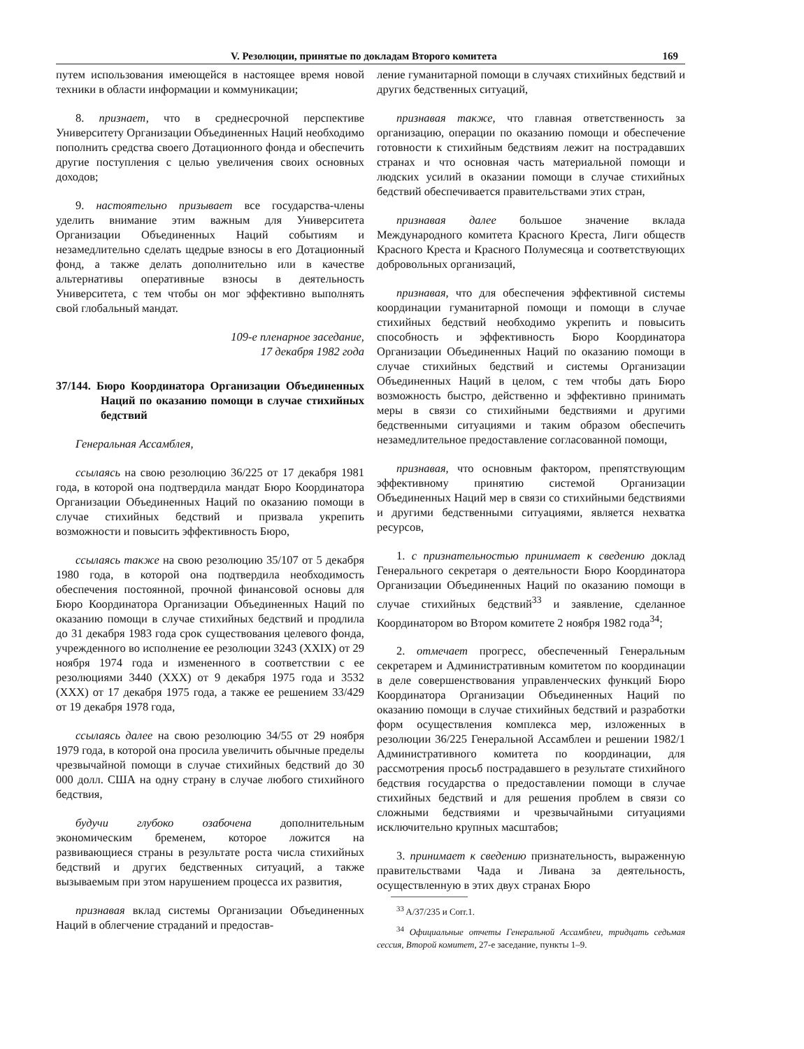V. Резолюции, принятые по докладам Второго комитета 169
путем использования имеющейся в настоящее время новой техники в области информации и коммуникации;
8. признает, что в среднесрочной перспективе Университету Организации Объединенных Наций необходимо пополнить средства своего Дотационного фонда и обеспечить другие поступления с целью увеличения своих основных доходов;
9. настоятельно призывает все государства-члены уделить внимание этим важным для Университета Организации Объединенных Наций событиям и незамедлительно сделать щедрые взносы в его Дотационный фонд, а также делать дополнительно или в качестве альтернативы оперативные взносы в деятельность Университета, с тем чтобы он мог эффективно выполнять свой глобальный мандат.
109-е пленарное заседание,
17 декабря 1982 года
37/144. Бюро Координатора Организации Объединенных Наций по оказанию помощи в случае стихийных бедствий
Генеральная Ассамблея,
ссылаясь на свою резолюцию 36/225 от 17 декабря 1981 года, в которой она подтвердила мандат Бюро Координатора Организации Объединенных Наций по оказанию помощи в случае стихийных бедствий и призвала укрепить возможности и повысить эффективность Бюро,
ссылаясь также на свою резолюцию 35/107 от 5 декабря 1980 года, в которой она подтвердила необходимость обеспечения постоянной, прочной финансовой основы для Бюро Координатора Организации Объединенных Наций по оказанию помощи в случае стихийных бедствий и продлила до 31 декабря 1983 года срок существования целевого фонда, учрежденного во исполнение ее резолюции 3243 (XXIX) от 29 ноября 1974 года и измененного в соответствии с ее резолюциями 3440 (XXX) от 9 декабря 1975 года и 3532 (XXX) от 17 декабря 1975 года, а также ее решением 33/429 от 19 декабря 1978 года,
ссылаясь далее на свою резолюцию 34/55 от 29 ноября 1979 года, в которой она просила увеличить обычные пределы чрезвычайной помощи в случае стихийных бедствий до 30 000 долл. США на одну страну в случае любого стихийного бедствия,
будучи глубоко озабочена дополнительным экономическим бременем, которое ложится на развивающиеся страны в результате роста числа стихийных бедствий и других бедственных ситуаций, а также вызываемым при этом нарушением процесса их развития,
признавая вклад системы Организации Объединенных Наций в облегчение страданий и предостав-
ление гуманитарной помощи в случаях стихийных бедствий и других бедственных ситуаций,
признавая также, что главная ответственность за организацию, операции по оказанию помощи и обеспечение готовности к стихийным бедствиям лежит на пострадавших странах и что основная часть материальной помощи и людских усилий в оказании помощи в случае стихийных бедствий обеспечивается правительствами этих стран,
признавая далее большое значение вклада Международного комитета Красного Креста, Лиги обществ Красного Креста и Красного Полумесяца и соответствующих добровольных организаций,
признавая, что для обеспечения эффективной системы координации гуманитарной помощи и помощи в случае стихийных бедствий необходимо укрепить и повысить способность и эффективность Бюро Координатора Организации Объединенных Наций по оказанию помощи в случае стихийных бедствий и системы Организации Объединенных Наций в целом, с тем чтобы дать Бюро возможность быстро, действенно и эффективно принимать меры в связи со стихийными бедствиями и другими бедственными ситуациями и таким образом обеспечить незамедлительное предоставление согласованной помощи,
признавая, что основным фактором, препятствующим эффективному принятию системой Организации Объединенных Наций мер в связи со стихийными бедствиями и другими бедственными ситуациями, является нехватка ресурсов,
1. с признательностью принимает к сведению доклад Генерального секретаря о деятельности Бюро Координатора Организации Объединенных Наций по оказанию помощи в случае стихийных бедствий<sup>33</sup> и заявление, сделанное Координатором во Втором комитете 2 ноября 1982 года<sup>34</sup>;
2. отмечает прогресс, обеспеченный Генеральным секретарем и Административным комитетом по координации в деле совершенствования управленческих функций Бюро Координатора Организации Объединенных Наций по оказанию помощи в случае стихийных бедствий и разработки форм осуществления комплекса мер, изложенных в резолюции 36/225 Генеральной Ассамблеи и решении 1982/1 Административного комитета по координации, для рассмотрения просьб пострадавшего в результате стихийного бедствия государства о предоставлении помощи в случае стихийных бедствий и для решения проблем в связи со сложными бедствиями и чрезвычайными ситуациями исключительно крупных масштабов;
3. принимает к сведению признательность, выраженную правительствами Чада и Ливана за деятельность, осуществленную в этих двух странах Бюро
<sup>33</sup> A/37/235 и Corr.1.
<sup>34</sup> Официальные отчеты Генеральной Ассамблеи, тридцать седьмая сессия, Второй комитет, 27-е заседание, пункты 1–9.